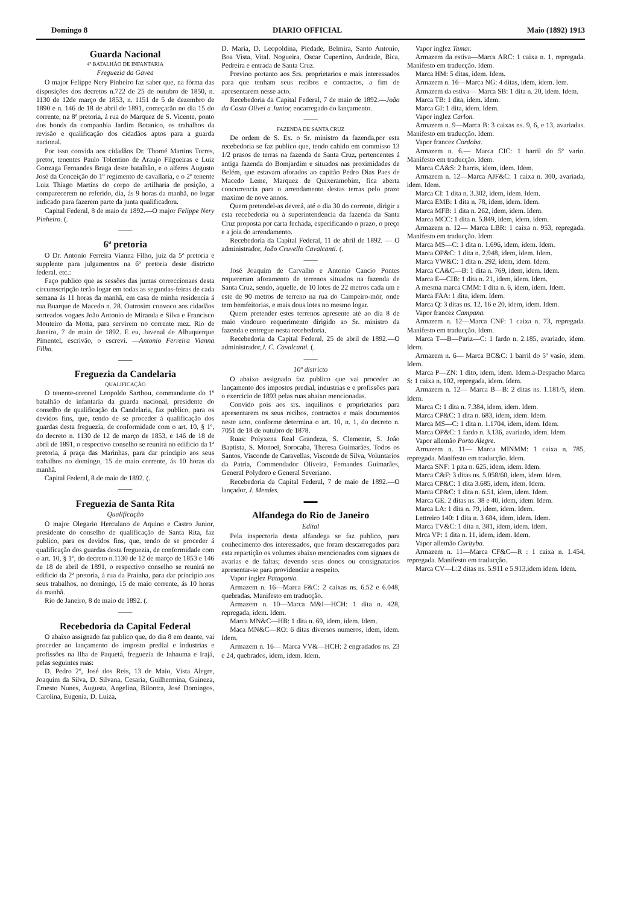Domingo 8 DIARIO OFFICIAL Maio (1892) 1913
Guarda Nacional
4º BATALHÃO DE INFANTARIA
Freguezia da Gavea
O major Felippe Nery Pinheiro faz saber que, na fórma das disposições dos decretos n.722 de 25 de outubro de 1850, n. 1130 de 12de março de 1853, n. 1151 de 5 de dezembro de 1890 e n. 146 de 18 de abril de 1891, começarão no dia 15 do corrente, na 8ª pretoria, á rua do Marquez de S. Vicente, ponto dos bonds da companhia Jardim Botanico, os trabalhos da revisão e qualificação dos cidadãos aptos para a guarda nacional.
Por isso convida aos cidadãos Dr. Thomé Martins Torres, pretor, tenentes Paulo Tolentino de Araujo Filgueiras e Luiz Gonzaga Fernandes Braga deste batalhão, e o alferes Augusto José da Conceição do 1º regimento de cavallaria, e o 2º tenente Luiz Thiago Martins do corpo de artilharia de posição, a comparecerem no referido, dia, ás 9 horas da manhã, no logar indicado para fazerem parte da junta qualificadora.
Capital Federal, 8 de maio de 1892.—O major Felippe Nery Pinheiro. (.
——
6ª pretoria
O Dr. Antonio Ferreira Vianna Filho, juiz da 5ª pretoria e supplente para julgamentos na 6ª pretoria deste districto federal. etc.:
Faço publico que as sessões das juntas correccionaes desta circumscripção terão logar em todas as segundas-feiras de cada semana ás 11 horas da manhã, em casa de minha residencia á rua Buarque de Macedo n. 28. Outrosim convoco aos cidadãos sorteados vogaes João Antonio de Miranda e Silva e Francisco Monteiro da Motta, para servirem no corrente mez. Rio de Janeiro, 7 de maio de 1892. E eu, Juvenal de Albuquerque Pimentel, escrivão, o escrevi. —Antonio Ferreira Vianna Filho.
——
Freguezia da Candelaria
QUALIFICAÇÃO
O tenente-coronel Leopoldo Sarthou, commandante do 1º batalhão de infantaria da guarda nacional, presidente do conselho de qualificação da Candelaria, faz publico, para os devidos fins, que, tendo de se proceder á qualificação dos guardas desta freguezia, de conformidade com o art. 10, § 1º, do decreto n. 1130 de 12 de março de 1853, e 146 de 18 de abril de 1891, o respectivo conselho se reunirá no edificio da 1ª pretoria, á praça das Marinhas, para dar principio aos seus trabalhos no domingo, 15 de maio corrente, ás 10 horas da manhã.
Capital Federal, 8 de maio de 1892. (.
——
Freguezia de Santa Rita
Qualificação
O major Olegario Herculano de Aquino e Castro Junior, presidente do conselho de qualificação de Santa Rita, faz publico, para os devidos fins, que, tendo de se proceder á qualificação dos guardas desta freguezia, de conformidade com o art. 10, § 1º, do decreto n.1130 de 12 de março de 1853 e 146 de 18 de abril de 1891, o respectivo conselho se reunirá no edificio da 2ª pretoria, á rua da Prainha, para dar principio aos seus trabalhos, no domingo, 15 de maio corrente, ás 10 horas da manhã.
Rio de Janeiro, 8 de maio de 1892. (.
——
Recebedoria da Capital Federal
O abaixo assignado faz publico que, do dia 8 em deante, vai proceder ao lançamento do imposto predial e industrias e profissões na Ilha de Paquetá, freguezia de Inhauma e Irajá, pelas seguintes ruas:
D. Pedro 2º, José dos Reis, 13 de Maio, Vista Alegre, Joaquim da Silva, D. Silvana, Cesaria, Guilhermina, Guineza, Ernesto Nunes, Augusta, Angelina, Bilontra, José Domingos, Carolina, Eugenia, D. Luiza,
D. Maria, D. Leopoldina, Piedade, Belmira, Santo Antonio, Boa Vista, Vital. Nogueira, Oscar Cupertino, Andrade, Bica, Pedreira e entrada de Santa Cruz.
Previno portanto aos Srs. proprietarios e mais interessados para que tenham seus recibos e contractos, a fim de apresentarem nesse acto.
Recebedoria da Capital Federal, 7 de maio de 1892.—João da Costa Olivei a Junior, encarregado do lançamento.
——
FAZENDA DE SANTA CRUZ
De ordem de S. Ex. o Sr. ministro da fazenda,por esta recebedoria se faz publico que, tendo cahido em commisso 13 1/2 prasos de terras na fazenda de Santa Cruz, pertencentes á antiga fazenda do Bomjardim e situados nas proximidades de Belém, que estavam aforados ao capitão Pedro Dias Paes de Macedo Leme, Marquez de Quixeramobim, fica aberta concurrencia para o arrendamento destas terras pelo prazo maximo de nove annos.
Quem pretendel-as deverá, até o dia 30 do corrente, dirigir a esta recebedoria ou á superintendencia da fazenda da Santa Cruz proposta por carta fechada, especificando o prazo, o preço e a joia do arrendamento.
Recebedoria da Capital Federal, 11 de abril de 1892. — O administrador, João Cruvello Cavalcanti. (.
——
José Joaquim de Carvalho e Antonio Cancio Pontes requereram aforamento de terrenos situados na fazenda de Santa Cruz, sendo, aquelle, de 10 lotes de 22 metros cada um e este de 90 metros de terreno na rua do Campeiro-mór, onde tem bemfeitorias, e mais dous lotes no mesmo logar.
Quem pretender estes terrenos apresente até ao dia 8 de maio vindouro requerimento dirigido ao Sr. ministro da fazenda e entregue nesta recebedoria.
Recebedoria da Capital Federal, 25 de abril de 1892.—O administrador,J. C. Cavalcanti. (.
——
10º districto
O abaixo assignado faz publico que vai proceder ao lançamento dos impostos predial, industrias e e profissões para o exercicio de 1893 pelas ruas abaixo mencionadas.
Convido pois aos srs. inquilinos e proprietarios para apresentarem os seus recibos, contractos e mais documentos neste acto, conforme determina o art. 10, n. 1, do decreto n. 7051 de 18 de outubro de 1878.
Ruas: Polyxena Real Grandeza, S. Clemente, S. João Baptista, S. Monoel, Sorocaba, Theresa Guimarães, Todos os Santos, Visconde de Caravellas, Visconde de Silva, Voluntarios da Patria, Commendador Oliveira, Fernandes Guimarães, General Polydoro e General Severiano.
Recebedoria da Capital Federal, 7 de maio de 1892.—O lançador, J. Mendes.
▬▬
Alfandega do Rio de Janeiro
Edital
Pela inspectoria desta alfandega se faz publico, para conhecimento dos interessados, que foram descarregados para esta repartição os volumes abaixo mencionados com signaes de avarias e de faltas; devendo seus donos ou consignatarios apresentar-se para providenciar a respeito.
Vapor inglez Patagonia.
Armazem n. 16—Marca F&C: 2 caixas ns. 6.52 e 6.048, quebradas. Manifesto em traducção.
Armazem n. 10—Marca M&I—HCH: 1 dita n. 428, repregada, idem. Idem.
Marca MN&C—HB: 1 dita n. 69, idem, idem. Idem.
Maca MN&C—RO: 6 ditas diversos numeros, idem, idem. Idem.
Armazem n. 16— Marca VV&—HCH: 2 engradados ns. 23 e 24, quebrados, idem, idem. Idem.
Vapor inglez Tamar.
Armazem da estiva—Marca ARC: 1 caixa n. 1, repregada. Manifesto em traducção. Idem.
Marca HM: 5 ditas, idem. Idem.
Armazem n. 16—Marca NG: 4 ditas, idem, idem. Iem.
Armazem da estiva— Marca SB: 1 dita n. 20, idem. Idem.
Marca TB: 1 dita, idem. idem.
Marca GI: 1 dita, idem. Idem.
Vapor inglez Carlon.
Armazem n. 9—Marca B: 3 caixas ns. 9, 6, e 13, avariadas. Manifesto em traducção. Idem.
Vapor francez Cordoba.
Armazem n. 6.— Marca CIC: 1 barril do 5º vario. Manifesto em traducção. Idem.
Marca CA&S: 2 barris, idem, idem. Idem.
Armazem n. 12—Marca AJF&C: 1 caixa n. 300, avariada, idem. Idem.
Marca CI: 1 dita n. 3.302, idem, idem. Idem.
Marca EMB: 1 dita n. 78, idem, idem. Idem.
Marca MFB: 1 dita n. 262, idem, idem. Idem.
Marca MCC: 1 dita n. 5.849, idem, idem. Idem.
Armazem n. 12— Marca LBR: 1 caixa n. 953, repregada. Manifesto em traducção. Idem.
Marca MS—C: 1 dita n. 1.696, idem, idem. Idem.
Marca OP&C: 1 dita n. 2.948, idem, idem. Idem.
Marca VW&C: 1 dita n. 292, idem, idem. Idem.
Marca CA&C—B: 1 dita n. 769, idem, idem. Idem.
Marca E—CIB: 1 dita n. 21, idem, idem. Idem.
A mesma marca CMM: 1 dita n. 6, idem, idem. Idem.
Marca FAA: 1 dita, idem. Idem.
Marca Q: 3 ditas ns. 12, 16 e 20, idem, idem. Idem.
Vapor francez Campana.
Armazem n. 12—Marca CNF: 1 caixa n. 73, repregada. Manifesto em traducção. Idem.
Marca T—B—Pariz—C: 1 fardo n. 2.185, avariado, idem. Idem.
Armazem n. 6— Marca BC&C: 1 barril do 5º vasio, idem. Idem.
Marca P—ZN: 1 dito, idem, idem. Idem.a-Despacho Marca S: 1 caixa n. 102, repregada, idem. Idem.
Armazem n. 12— Marca B—B: 2 ditas ns. 1.181/5, idem. Idem.
Marca C: 1 dita n. 7.384, idem, idem. Idem.
Marca CP&C: 1 dita n. 683, idem, idem. Idem.
Marca MS—C: 1 dita n. 1.1704, idem, idem. Idem.
Marca OP&C: 1 fardo n. 3.136, avariado, idem. Idem.
Vapor allemão Porto Alegre.
Armazem n. 11— Marca MINMM: 1 caixa n. 785, repregada. Manifesto em traducção. Idem.
Marca SNF: 1 pita n. 625, idem, idem. Idem.
Marca C&F: 3 ditas ns. 5.058/60, idem, idem. Idem.
Marca CP&C: 1 dita 3.685, idem, idem. Idem.
Marca CP&C: 1 dita n. 6.51, idem, idem. Idem.
Marca GE. 2 ditas ns. 38 e 40, idem, idem. Idem.
Marca LA: 1 dita n. 79, idem, idem. Idem.
Lettreiro 140: 1 dita n. 3 684, idem, idem. Idem.
Marca TV&C: 1 dita n. 381, idem, idem. Idem.
Mrca VP: 1 dita n. 11, idem, idem. Idem.
Vapor allemão Curityba.
Armazem n. 11—Marca CF&C—R : 1 caixa n. 1.454, repregada. Manifesto em traducção.
Marca CV—L:2 ditas ns. 5.911 e 5.913,idem idem. Idem.